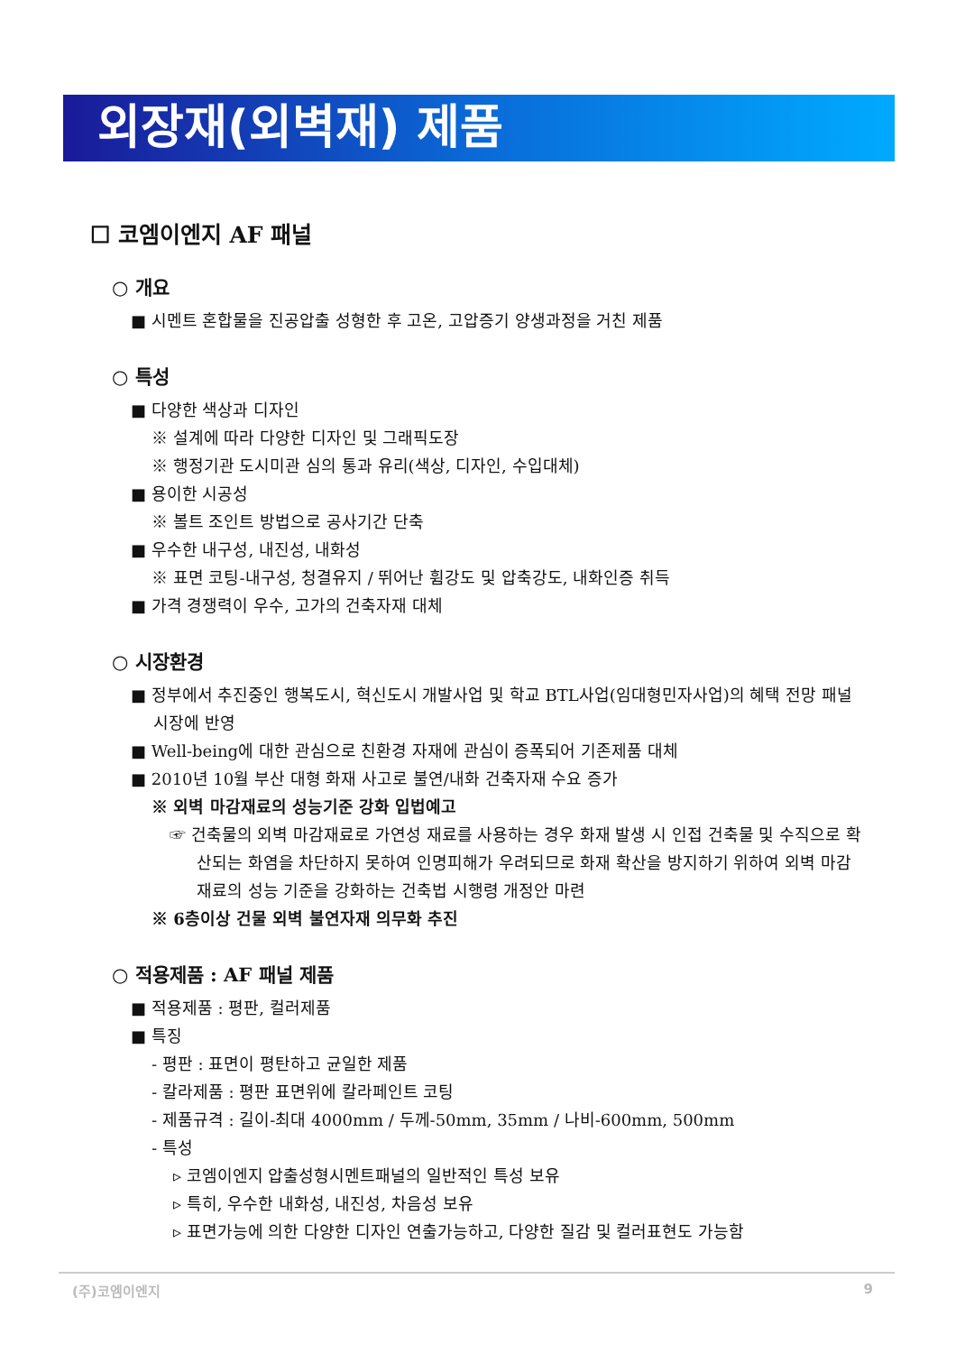외장재(외벽재) 제품
☐ 코엠이엔지 AF 패널
○ 개요
■ 시멘트 혼합물을 진공압출 성형한 후 고온, 고압증기 양생과정을 거친 제품
○ 특성
■ 다양한 색상과 디자인
※ 설계에 따라 다양한 디자인 및 그래픽도장
※ 행정기관 도시미관 심의 통과 유리(색상, 디자인, 수입대체)
■ 용이한 시공성
※ 볼트 조인트 방법으로 공사기간 단축
■ 우수한 내구성, 내진성, 내화성
※ 표면 코팅-내구성, 청결유지 / 뛰어난 휨강도 및 압축강도, 내화인증 취득
■ 가격 경쟁력이 우수, 고가의 건축자재 대체
○ 시장환경
■ 정부에서 추진중인 행복도시, 혁신도시 개발사업 및 학교 BTL사업(임대형민자사업)의 혜택 전망 패널시장에 반영
■ Well-being에 대한 관심으로 친환경 자재에 관심이 증폭되어 기존제품 대체
■ 2010년 10월 부산 대형 화재 사고로 불연/내화 건축자재 수요 증가
※ 외벽 마감재료의 성능기준 강화 입법예고
☞ 건축물의 외벽 마감재료로 가연성 재료를 사용하는 경우 화재 발생 시 인접 건축물 및 수직으로 확산되는 화염을 차단하지 못하여 인명피해가 우려되므로 화재 확산을 방지하기 위하여 외벽 마감재료의 성능 기준을 강화하는 건축법 시행령 개정안 마련
※ 6층이상 건물 외벽 불연자재 의무화 추진
○ 적용제품 : AF 패널 제품
■ 적용제품 : 평판, 컬러제품
■ 특징
- 평판 : 표면이 평탄하고 균일한 제품
- 칼라제품 : 평판 표면위에 칼라페인트 코팅
- 제품규격 : 길이-최대 4000mm / 두께-50mm, 35mm / 나비-600mm, 500mm
- 특성
▹ 코엠이엔지 압출성형시멘트패널의 일반적인 특성 보유
▹ 특히, 우수한 내화성, 내진성, 차음성 보유
▹ 표면가능에 의한 다양한 디자인 연출가능하고, 다양한 질감 및 컬러표현도 가능함
(주)코엠이엔지 9